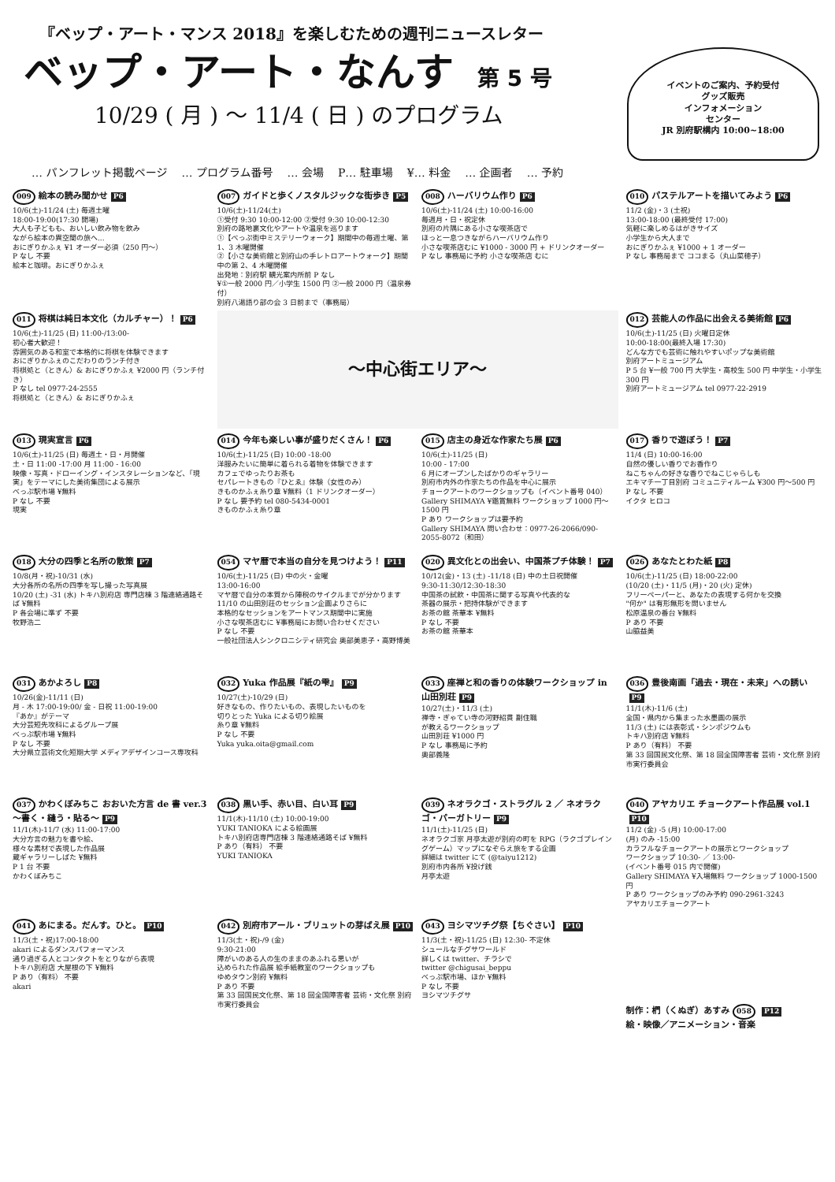『ベップ・アート・マンス 2018』を楽しむための週刊ニュースレター
ベップ・アート・なんす 第 5 号
10/29 ( 月 ) ～ 11/4 ( 日 ) のプログラム
イベントのご案内、予約受付
グッズ販売
インフォメーション
センター
JR 別府駅構内 10:00~18:00
… パンフレット掲載ページ … プログラム番号 … 会場 P… 駐車場 ¥… 料金 … 企画者 … 予約
009 絵本の読み聞かせ P6
10/6(土)-11/24 (土) 毎週土曜
18:00-19:00(17:30 開場)
大人も子どもも、おいしい飲み物を飲み
ながら絵本の異空間の旅へ...
おにぎりかふぇ ¥1 オーダー必須（250 円～）
P なし 不要
絵本と珈琲。おにぎりかふぇ
007 ガイドと歩くノスタルジックな街歩き P5
10/6(土)-11/24(土)
①受付 9:30 10:00-12:00 ②受付 9:30 10:00-12:30
別府の路地裏文化やアートや温泉を巡ります
①【べっぷ街中ミステリーウォーク】期間中の毎週土曜、第 1、3 木曜開催
②【小さな美術館と別府山の手レトロアートウォーク】期間中の第 2、4 木曜開催
出発地：別府駅 観光案内所前 P なし
¥①一般 2000 円／小学生 1500 円 ②一般 2000 円（温泉券付）
別府八湯語り部の会 3 日前まで（事務局）
008 ハーバリウム作り P6
10/6(土)-11/24 (土) 10:00-16:00
毎週月・日・祝定休
別府の片隅にある小さな喫茶店で
ほっと一息つきながらハーバリウム作り
小さな喫茶店むに ¥1000 - 3000 円 + ドリンクオーダー
P なし 事務局に予約 小さな喫茶店 むに
010 パステルアートを描いてみよう P6
11/2 (金)・3 (土祝)
13:00-18:00 (最終受付 17:00)
気軽に楽しめるはがきサイズ
小学生から大人まで
おにぎりかふぇ ¥1000 + 1 オーダー
P なし 事務局まで ココまる（丸山菜穂子）
011 将棋は純日本文化（カルチャー）！ P6
10/6(土)-11/25 (日) 11:00-/13:00-
初心者大歓迎！
雰囲気のある和室で本格的に将棋を体験できます
おにぎりかふぇのこだわりのランチ付き
将棋処と（ときん）& おにぎりかふぇ ¥2000 円（ランチ付き）
P なし tel 0977-24-2555
将棋処と（ときん）& おにぎりかふぇ
～中心街エリア～
012 芸能人の作品に出会える美術館 P6
10/6(土)-11/25 (日) 火曜日定休
10:00-18:00(最終入場 17:30)
どんな方でも芸術に触れやすいポップな美術館
別府アートミュージアム
P 5 台 ¥一般 700 円 大学生・高校生 500 円 中学生・小学生 300 円
別府アートミュージアム tel 0977-22-2919
013 現実宣言 P6
10/6(土)-11/25 (日) 毎週土・日・月開催
土・日 11:00 -17:00 月 11:00 - 16:00
映像・写真・ドローイング・インスタレーションなど、「現実」をテーマにした美術集団による展示
べっぷ駅市場 ¥無料
P なし 不要
現実
014 今年も楽しい事が盛りだくさん！ P6
10/6(土)-11/25 (日) 10:00 -18:00
洋服みたいに簡単に着られる着物を体験できます
カフェでゆったりお茶も
セパレートきもの『ひとゑ』体験（女性のみ）
きものかふぇ糸り章 ¥無料（1 ドリンクオーダー）
P なし 要予約 tel 080-5434-0001
きものかふぇ糸り章
015 店主の身近な作家たち展 P6
10/6(土)-11/25 (日)
10:00 - 17:00
6 月にオープンしたばかりのギャラリー
別府市内外の作家たちの作品を中心に展示
チョークアートのワークショップも（イベント番号 040）
Gallery SHIMAYA ¥鑑賞無料 ワークショップ 1000 円～1500 円
P あり ワークショップは要予約
Gallery SHIMAYA 問い合わせ：0977-26-2066/090-2055-8072（和田）
017 香りで遊ぼう！ P7
11/4 (日) 10:00-16:00
自然の優しい香りでお香作り
ねこちゃんの好きな香りでねこじゃらしも
エキマチ一丁目別府 コミュニティルーム ¥300 円～500 円
P なし 不要
イクタ ヒロコ
018 大分の四季と名所の散策 P7
10/8(月・祝)-10/31 (水)
大分各所の名所の四季を写し撮った写真展
10/20 (土) -31 (水) トキハ別府店 専門店棟 3 階連絡通路そば ¥無料
P 各会場に準ず 不要
牧野浩二
054 マヤ暦で本当の自分を見つけよう！ P11
10/6(土)-11/25 (日) 中の火・金曜
13:00-16:00
マヤ暦で自分の本質から陣税のサイクルまでが分かります
11/10 の山田別荘のセッション企画よりさらに
本格的なセッションをアートマンス期間中に実施
小さな喫茶店むに ¥事務局にお問い合わせください
P なし 不要
一般社団法人シンクロニシティ研究会 奥部美恵子・高野博美
020 異文化との出会い、中国茶プチ体験！ P7
10/12(金)・13 (土) -11/18 (日) 中の土日祝開催
9:30-11:30/12:30-18:30
中国茶の試飲・中国茶に関する写真や代表的な
茶器の展示・把持体験ができます
お茶の館 茶華本 ¥無料
P なし 不要
お茶の館 茶華本
026 あなたとわた紙 P8
10/6(土)-11/25 (日) 18:00-22:00
(10/20 (土)・11/5 (月)・20 (火) 定休)
フリーペーパーと、あなたの表現する何かを交換
"何か" は有形無形を問いません
松原温泉の番台 ¥無料
P あり 不要
山脇益美
031 あかよろし P8
10/26(金)-11/11 (日)
月 - 木 17:00-19:00/ 金 - 日祝 11:00-19:00
『あか』がテーマ
大分芸短先攻科によるグループ展
べっぷ駅市場 ¥無料
P なし 不要
大分県立芸術文化短期大学 メディアデザインコース専攻科
032 Yuka 作品展『紙の雫』 P9
10/27(土)-10/29 (日)
好きなもの、作りたいもの、表現したいものを
切りとった Yuka による切り絵展
糸り章 ¥無料
P なし 不要
Yuka yuka.oita@gmail.com
033 座禅と和の香りの体験ワークショップ in 山田別荘 P9
10/27(土)・11/3 (土)
禅寺・ぎゃてい寺の河野紹貫 副住職
が教えるワークショップ
山田別荘 ¥1000 円
P なし 事務局に予約
奥部義隆
036 豊後南画「過去・現在・未来」への誘い P9
11/1(木)-11/6 (土)
全国・県内から集まった水墨画の展示
11/3 (土) には表彰式・シンポジウムも
トキハ別府店 ¥無料
P あり（有料） 不要
第 33 回国民文化祭、第 18 回全国障害者 芸術・文化祭 別府市実行委員会
037 かわくぼみちこ おおいた方言 de 書 ver.3 ～書く・縫う・貼る～ P9
11/1(木)-11/7 (水) 11:00-17:00
大分方言の魅力を書や絵、
様々な素材で表現した作品展
蔵ギャラリーしばた ¥無料
P 1 台 不要
かわくぼみちこ
038 黒い手、赤い目、白い耳 P9
11/1(木)-11/10 (土) 10:00-19:00
YUKI TANIOKA による絵画展
トキハ別府店専門店棟 3 階連絡通路そば ¥無料
P あり（有料） 不要
YUKI TANIOKA
039 ネオラクゴ・ストラグル 2 ／ ネオラクゴ・パーガトリー P9
11/1(土)-11/25 (日)
ネオラクゴ家 月亭太遊が別府の町を RPG（ラクゴプレイングゲーム）マップになぞらえ旅をする企画
詳細は twitter にて (@taiyu1212)
別府市内各所 ¥投げ銭
月亭太遊
040 アヤカリエ チョークアート作品展 vol.1 P10
11/2 (金) -5 (月) 10:00-17:00
(月) のみ -15:00
カラフルなチョークアートの展示とワークショップ
ワークショップ 10:30- ／ 13:00-
(イベント番号 015 内で開催)
Gallery SHIMAYA ¥入場無料 ワークショップ 1000-1500 円
P あり ワークショップのみ予約 090-2961-3243
アヤカリエチョークアート
041 あにまる。だんす。ひと。 P10
11/3(土・祝)17:00-18:00
akari によるダンスパフォーマンス
通り過ぎる人とコンタクトをとりながら表現
トキハ別府店 大屋根の下 ¥無料
P あり（有料） 不要
akari
042 別府市アール・ブリュットの芽ばえ展 P10
11/3(土・祝)-/9 (金)
9:30-21:00
障がいのある人の生のままのあふれる思いが
込められた作品展 絵手紙教室のワークショップも
ゆめタウン別府 ¥無料
P あり 不要
第 33 回国民文化祭、第 18 回全国障害者 芸術・文化祭 別府市実行委員会
043 ヨシマツチグ祭【ちぐさい】 P10
11/3(土・祝)-11/25 (日) 12:30- 不定休
シュールなチグサワールド
詳しくは twitter、チラシで
twitter @chigusai_beppu
べっぷ駅市場、ほか ¥無料
P なし 不要
ヨシマツチグサ
制作：椚（くぬぎ）あすみ 058 P12
絵・映像／アニメーション・音楽